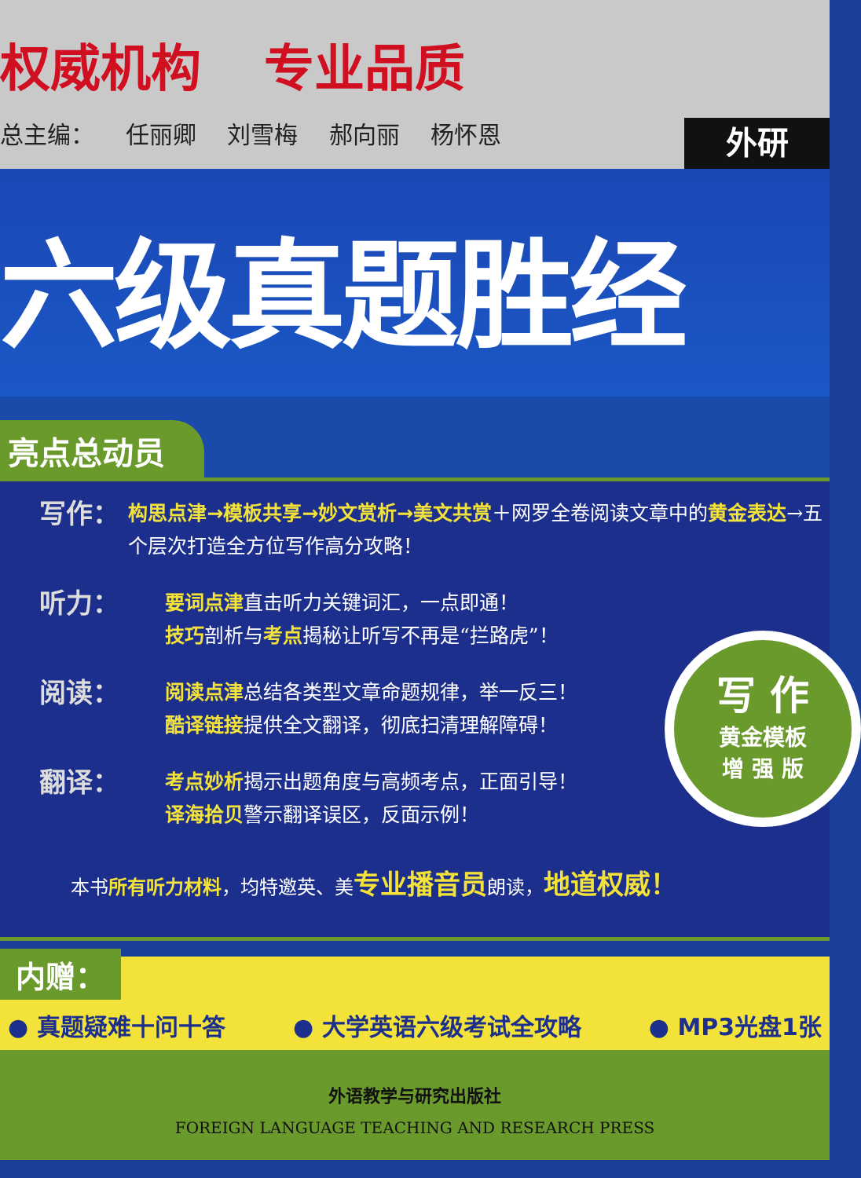权威机构 专业品质
总主编： 任丽卿 刘雪梅 郝向丽 杨怀恩
外研
六级真题胜经
亮点总动员
写作：
构思点津→模板共享→妙文赏析→美文共赏＋网罗全卷阅读文章中的黄金表达→五个层次打造全方位写作高分攻略！
听力：
要词点津直击听力关键词汇，一点即通！
技巧剖析与考点揭秘让听写不再是“拦路虎”！
阅读：
阅读点津总结各类型文章命题规律，举一反三！
酷译链接提供全文翻译，彻底扫清理解障碍！
翻译：
考点妙析揭示出题角度与高频考点，正面引导！
译海拾贝警示翻译误区，反面示例！
本书所有听力材料，均特邀英、美专业播音员朗读，地道权威！
写 作
黄金模板
增 强 版
内赠：
● 真题疑难十问十答 ● 大学英语六级考试全攻略 ● MP3光盘1张
外语教学与研究出版社
FOREIGN LANGUAGE TEACHING AND RESEARCH PRESS